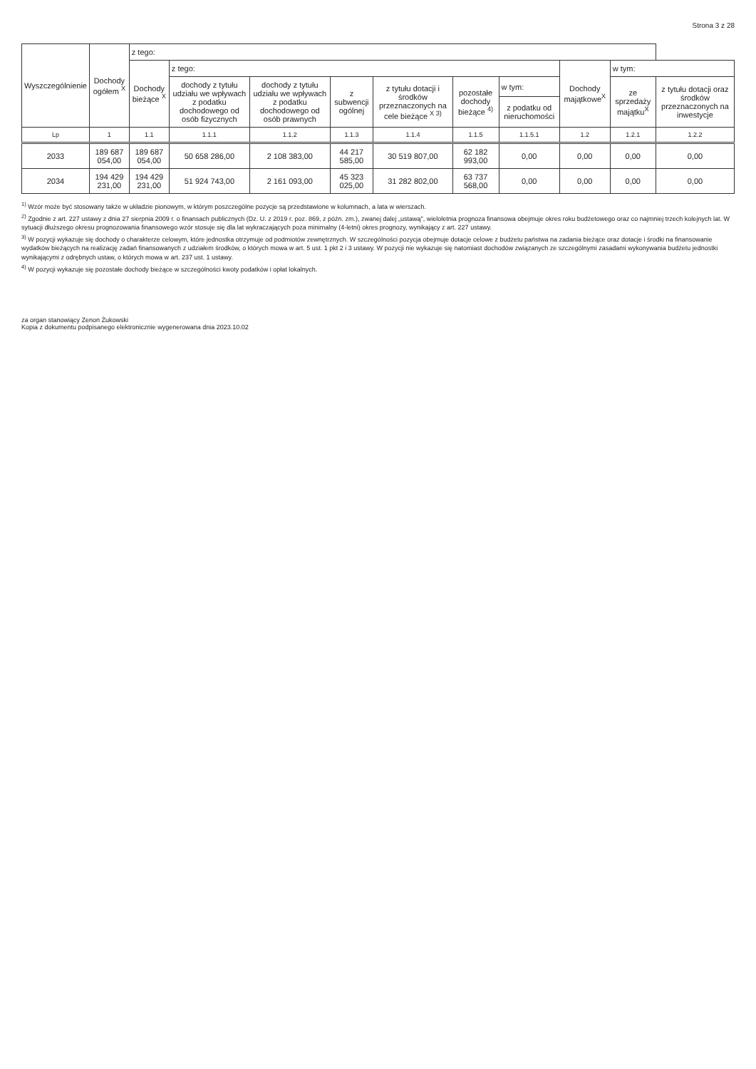Strona 3 z 28
| Wyszczególnienie | Dochody ogółem <sup>X</sup> | z tego: | | | | | | | | | |
| --- | --- | --- | --- | --- | --- | --- | --- | --- | --- | --- | --- |
| | | Dochody bieżące <sup>X</sup> | z tego: | | | | | | Dochody majątkowe<sup>X</sup> | w tym: | |
| | | | dochody z tytułu udziału we wpływach z podatku dochodowego od osób fizycznych | dochody z tytułu udziału we wpływach z podatku dochodowego od osób prawnych | z subwencji ogólnej | z tytułu dotacji i środków przeznaczonych na cele bieżące <sup>X 3)</sup> | pozostałe dochody bieżące <sup>4)</sup> | w tym: | | ze sprzedaży majątku<sup>X</sup> | z tytułu dotacji oraz środków przeznaczonych na inwestycje |
| | | | | | | | | z podatku od nieruchomości | | | |
| Lp | 1 | 1.1 | 1.1.1 | 1.1.2 | 1.1.3 | 1.1.4 | 1.1.5 | 1.1.5.1 | 1.2 | 1.2.1 | 1.2.2 |
| 2033 | 189 687 054,00 | 189 687 054,00 | 50 658 286,00 | 2 108 383,00 | 44 217 585,00 | 30 519 807,00 | 62 182 993,00 | 0,00 | 0,00 | 0,00 | 0,00 |
| 2034 | 194 429 231,00 | 194 429 231,00 | 51 924 743,00 | 2 161 093,00 | 45 323 025,00 | 31 282 802,00 | 63 737 568,00 | 0,00 | 0,00 | 0,00 | 0,00 |
<sup>1)</sup> Wzór może być stosowany także w układzie pionowym, w którym poszczególne pozycje są przedstawione w kolumnach, a lata w wierszach.
<sup>2)</sup> Zgodnie z art. 227 ustawy z dnia 27 sierpnia 2009 r. o finansach publicznych (Dz. U. z 2019 r. poz. 869, z późn. zm.), zwanej dalej „ustawą", wieloletnia prognoza finansowa obejmuje okres roku budżetowego oraz co najmniej trzech kolejnych lat. W sytuacji dłuższego okresu prognozowania finansowego wzór stosuje się dla lat wykraczających poza minimalny (4-letni) okres prognozy, wynikający z art. 227 ustawy.
<sup>3)</sup> W pozycji wykazuje się dochody o charakterze celowym, które jednostka otrzymuje od podmiotów zewnętrznych. W szczególności pozycja obejmuje dotacje celowe z budżetu państwa na zadania bieżące oraz dotacje i środki na finansowanie wydatków bieżących na realizację zadań finansowanych z udziałem środków, o których mowa w art. 5 ust. 1 pkt 2 i 3 ustawy. W pozycji nie wykazuje się natomiast dochodów związanych ze szczególnymi zasadami wykonywania budżetu jednostki wynikającymi z odrębnych ustaw, o których mowa w art. 237 ust. 1 ustawy.
<sup>4)</sup> W pozycji wykazuje się pozostałe dochody bieżące w szczególności kwoty podatków i opłat lokalnych.
za organ stanowiący Zenon Żukowski
Kopia z dokumentu podpisanego elektronicznie wygenerowana dnia 2023.10.02